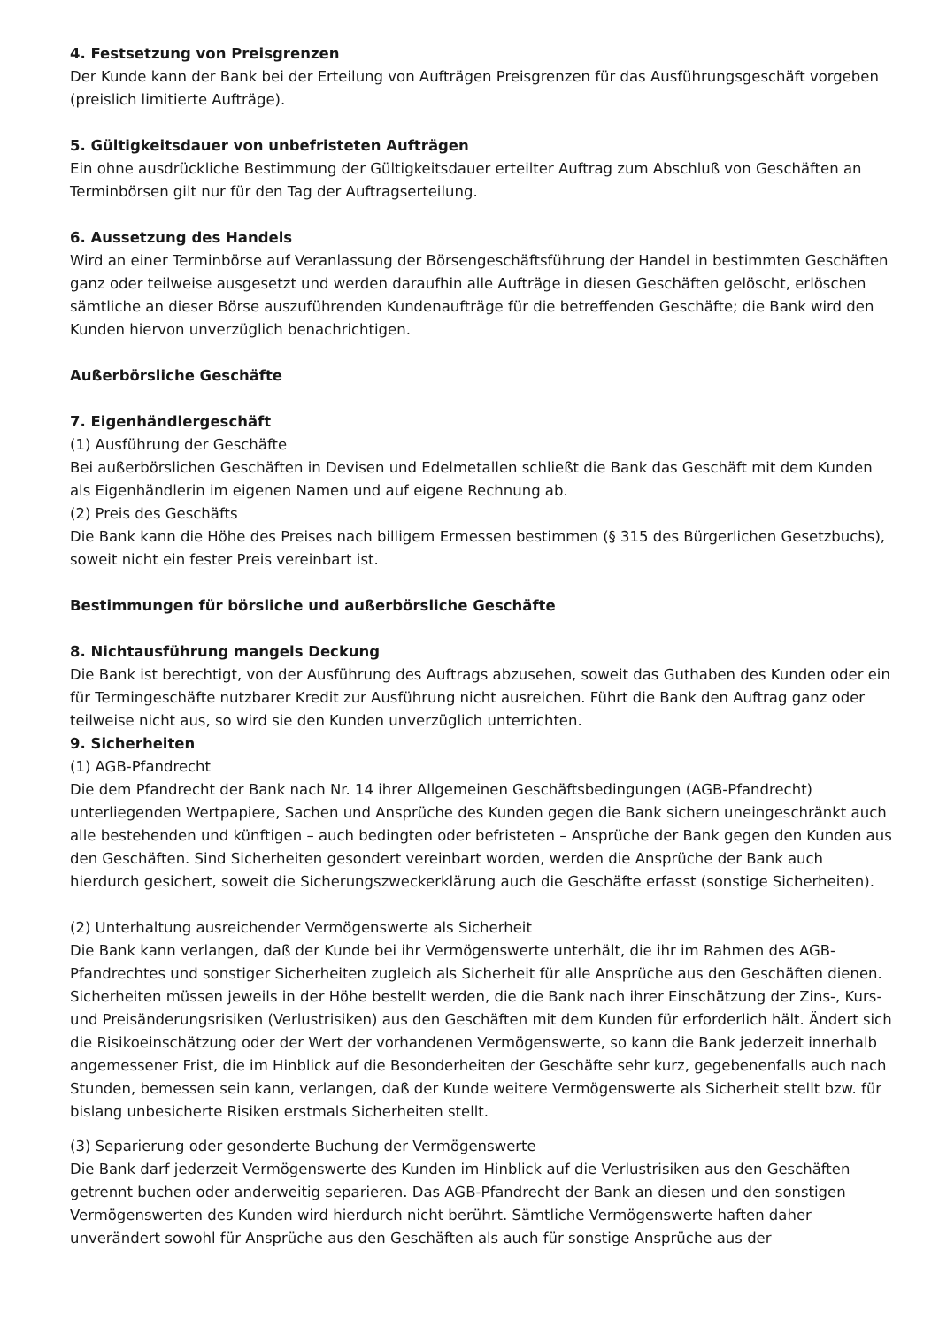4. Festsetzung von Preisgrenzen
Der Kunde kann der Bank bei der Erteilung von Aufträgen Preisgrenzen für das Ausführungsgeschäft vorgeben (preislich limitierte Aufträge).
5. Gültigkeitsdauer von unbefristeten Aufträgen
Ein ohne ausdrückliche Bestimmung der Gültigkeitsdauer erteilter Auftrag zum Abschluß von Geschäften an Terminbörsen gilt nur für den Tag der Auftragserteilung.
6. Aussetzung des Handels
Wird an einer Terminbörse auf Veranlassung der Börsengeschäftsführung der Handel in bestimmten Geschäften ganz oder teilweise ausgesetzt und werden daraufhin alle Aufträge in diesen Geschäften gelöscht, erlöschen sämtliche an dieser Börse auszuführenden Kundenaufträge für die betreffenden Geschäfte; die Bank wird den Kunden hiervon unverzüglich benachrichtigen.
Außerbörsliche Geschäfte
7. Eigenhändlergeschäft
(1) Ausführung der Geschäfte
Bei außerbörslichen Geschäften in Devisen und Edelmetallen schließt die Bank das Geschäft mit dem Kunden als Eigenhändlerin im eigenen Namen und auf eigene Rechnung ab.
(2) Preis des Geschäfts
Die Bank kann die Höhe des Preises nach billigem Ermessen bestimmen (§ 315 des Bürgerlichen Gesetzbuchs), soweit nicht ein fester Preis vereinbart ist.
Bestimmungen für börsliche und außerbörsliche Geschäfte
8. Nichtausführung mangels Deckung
Die Bank ist berechtigt, von der Ausführung des Auftrags abzusehen, soweit das Guthaben des Kunden oder ein für Termingeschäfte nutzbarer Kredit zur Ausführung nicht ausreichen. Führt die Bank den Auftrag ganz oder teilweise nicht aus, so wird sie den Kunden unverzüglich unterrichten.
9. Sicherheiten
(1) AGB-Pfandrecht
Die dem Pfandrecht der Bank nach Nr. 14 ihrer Allgemeinen Geschäftsbedingungen (AGB-Pfandrecht) unterliegenden Wertpapiere, Sachen und Ansprüche des Kunden gegen die Bank sichern uneingeschränkt auch alle bestehenden und künftigen – auch bedingten oder befristeten – Ansprüche der Bank gegen den Kunden aus den Geschäften. Sind Sicherheiten gesondert vereinbart worden, werden die Ansprüche der Bank auch hierdurch gesichert, soweit die Sicherungszweckerklärung auch die Geschäfte erfasst (sonstige Sicherheiten).
(2) Unterhaltung ausreichender Vermögenswerte als Sicherheit
Die Bank kann verlangen, daß der Kunde bei ihr Vermögenswerte unterhält, die ihr im Rahmen des AGB-Pfandrechtes und sonstiger Sicherheiten zugleich als Sicherheit für alle Ansprüche aus den Geschäften dienen. Sicherheiten müssen jeweils in der Höhe bestellt werden, die die Bank nach ihrer Einschätzung der Zins-, Kurs- und Preisänderungsrisiken (Verlustrisiken) aus den Geschäften mit dem Kunden für erforderlich hält. Ändert sich die Risikoeinschätzung oder der Wert der vorhandenen Vermögenswerte, so kann die Bank jederzeit innerhalb angemessener Frist, die im Hinblick auf die Besonderheiten der Geschäfte sehr kurz, gegebenenfalls auch nach Stunden, bemessen sein kann, verlangen, daß der Kunde weitere Vermögenswerte als Sicherheit stellt bzw. für bislang unbesicherte Risiken erstmals Sicherheiten stellt.
(3) Separierung oder gesonderte Buchung der Vermögenswerte
Die Bank darf jederzeit Vermögenswerte des Kunden im Hinblick auf die Verlustrisiken aus den Geschäften getrennt buchen oder anderweitig separieren. Das AGB-Pfandrecht der Bank an diesen und den sonstigen Vermögenswerten des Kunden wird hierdurch nicht berührt. Sämtliche Vermögenswerte haften daher unverändert sowohl für Ansprüche aus den Geschäften als auch für sonstige Ansprüche aus der